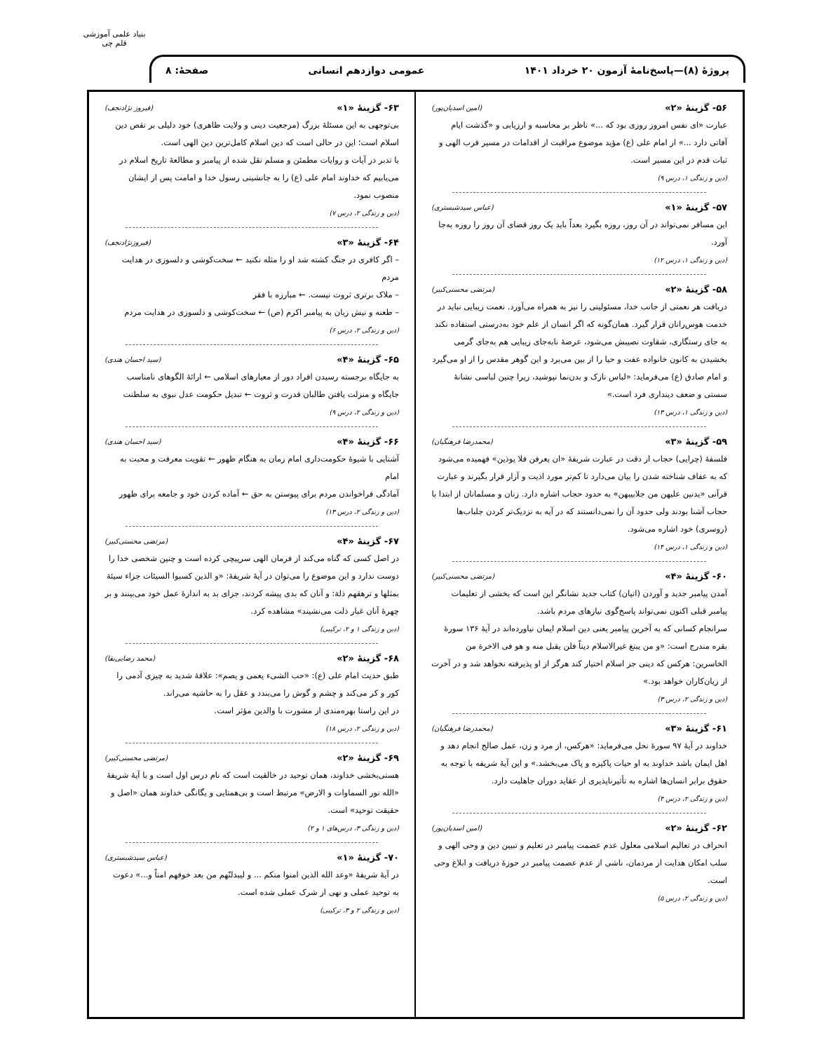بنیاد علمی آموزشی قلم چی
پروژهٔ (۸)—پاسخ‌نامهٔ آزمون ۲۰ خرداد ۱۴۰۱ عمومی دوازدهم انسانی صفحهٔ: ۸
۵۶- گزینهٔ «۲» (امین اسدیان‌پور)
عبارت «ای نفس امروز روزی بود که ...» ناظر بر محاسبه و ارزیابی و «گذشت ایام آفاتی دارد ...» از امام علی (ع) مؤید موضوع مراقبت از اقدامات در مسیر قرب الهی و ثبات قدم در این مسیر است.
(دین و زندگی ۱، درس ۹)
۵۷- گزینهٔ «۱» (عباس سیدشبستری)
این مسافر نمی‌تواند در آن روز، روزه بگیرد بعداً باید یک روز قضای آن روز را روزه به‌جا آورد.
(دین و زندگی ۱، درس ۱۲)
۵۸- گزینهٔ «۲» (مرتضی محسنی‌کبیر)
دریافت هر نعمتی از جانب خدا، مسئولیتی را نیز به همراه می‌آورد. نعمت زیبایی نباید در خدمت هوس‌رانان قرار گیرد. همان‌گونه که اگر انسان از علم خود به‌درستی استفاده نکند به جای رستگاری، شقاوت نصیبش می‌شود، عرضهٔ نابه‌جای زیبایی هم به‌جای گرمی بخشیدن به کانون خانواده عفت و حیا را از بین می‌برد و این گوهر مقدس را از او می‌گیرد و امام صادق (ع) می‌فرماید: «لباس نازک و بدن‌نما نپوشید، زیرا چنین لباسی نشانهٔ سستی و ضعف دینداری فرد است.»
(دین و زندگی ۱، درس ۱۳)
۵۹- گزینهٔ «۳» (محمدرضا فرهنگیان)
فلسفهٔ (چرایی) حجاب از دقت در عبارت شریفهٔ «ان یعرفن فلا یوذین» فهمیده می‌شود که به عفاف شناخته شدن را بیان می‌دارد تا کم‌تر مورد اذیت و آزار قرار بگیرند و عبارت قرآنی «یدنین علیهن من جلابیبهن» به حدود حجاب اشاره دارد. زنان و مسلمانان از ابتدا با حجاب آشنا بودند ولی حدود آن را نمی‌دانستند که در آیه به نزدیک‌تر کردن جلباب‌ها (روسری) خود اشاره می‌شود.
(دین و زندگی ۱، درس ۱۴)
۶۰- گزینهٔ «۴» (مرتضی محسنی‌کبیر)
آمدن پیامبر جدید و آوردن (اتیان) کتاب جدید نشانگر این است که بخشی از تعلیمات پیامبر قبلی اکنون نمی‌تواند پاسخ‌گوی نیازهای مردم باشد.
سرانجام کسانی که به آخرین پیامبر یعنی دین اسلام ایمان نیاورده‌اند در آیهٔ ۱۳۶ سورهٔ بقره مندرج است: «و من یبتغ غیرالاسلام دیناً فلن یقبل منه و هو فی الاخرة من الخاسرین: هرکس که دینی جز اسلام اختیار کند هرگز از او پذیرفته نخواهد شد و در آخرت از زیان‌کاران خواهد بود.»
(دین و زندگی ۲، درس ۳)
۶۱- گزینهٔ «۳» (محمدرضا فرهنگیان)
خداوند در آیهٔ ۹۷ سورهٔ نحل می‌فرماید: «هرکس، از مرد و زن، عمل صالح انجام دهد و اهل ایمان باشد خداوند به او حیات پاکیزه و پاک می‌بخشد.» و این آیهٔ شریفه با توجه به حقوق برابر انسان‌ها اشاره به تأثیرناپذیری از عقاید دوران جاهلیت دارد.
(دین و زندگی ۲، درس ۴)
۶۲- گزینهٔ «۲» (امین اسدیان‌پور)
انحراف در تعالیم اسلامی معلول عدم عصمت پیامبر در تعلیم و تبیین دین و وحی الهی و سلب امکان هدایت از مردمان، ناشی از عدم عصمت پیامبر در حوزهٔ دریافت و ابلاغ وحی است.
(دین و زندگی ۲، درس ۵)
۶۳- گزینهٔ «۱» (فیروز نژادنجف)
بی‌توجهی به این مسئلهٔ بزرگ (مرجعیت دینی و ولایت ظاهری) خود دلیلی بر نقص دین اسلام است؛ این در حالی است که دین اسلام کامل‌ترین دین الهی است.
با تدبر در آیات و روایات مطمئن و مسلم نقل شده از پیامبر و مطالعهٔ تاریخ اسلام در می‌یابیم که خداوند امام علی (ع) را به جانشینی رسول خدا و امامت پس از ایشان منصوب نمود.
(دین و زندگی ۲، درس ۷)
۶۴- گزینهٔ «۳» (فیروزنژادنجف)
– اگر کافری در جنگ کشته شد او را مثله نکنید ← سخت‌کوشی و دلسوزی در هدایت مردم
– ملاک برتری ثروت نیست. ← مبارزه با فقر
– طعنه و نیش زبان به پیامبر اکرم (ص) ← سخت‌کوشی و دلسوزی در هدایت مردم
(دین و زندگی ۲، درس ۶)
۶۵- گزینهٔ «۴» (سید احسان هندی)
به جایگاه برجسته رسیدن افراد دور از معیارهای اسلامی ← ارائهٔ الگوهای نامناسب
جایگاه و منزلت یافتن طالبان قدرت و ثروت ← تبدیل حکومت عدل نبوی به سلطنت
(دین و زندگی ۲، درس ۹)
۶۶- گزینهٔ «۴» (سید احسان هندی)
آشنایی با شیوهٔ حکومت‌داری امام زمان به هنگام ظهور ← تقویت معرفت و محبت به امام
آمادگی فراخواندن مردم برای پیوستن به حق ← آماده کردن خود و جامعه برای ظهور
(دین و زندگی ۲، درس ۱۳)
۶۷- گزینهٔ «۴» (مرتضی محسنی‌کبیر)
در اصل کسی که گناه می‌کند از فرمان الهی سرپیچی کرده است و چنین شخصی خدا را دوست ندارد و این موضوع را می‌توان در آیهٔ شریفهٔ: «و الذین کسبوا السیئات جزاء سیئة بمثلها و ترهقهم ذلة: و آنان که بدی پیشه کردند، جزای بد به اندازهٔ عمل خود می‌بینند و بر چهرهٔ آنان غبار ذلت می‌نشیند» مشاهده کرد.
(دین و زندگی ۱ و ۲، ترکیبی)
۶۸- گزینهٔ «۲» (محمد رضایی‌بقا)
طبق حدیث امام علی (ع): «حب الشیء یعمی و یصم»: علاقهٔ شدید به چیزی آدمی را کور و کر می‌کند و چشم و گوش را می‌بندد و عقل را به حاشیه می‌راند.
در این راستا بهره‌مندی از مشورت با والدین مؤثر است.
(دین و زندگی ۲، درس ۱۸)
۶۹- گزینهٔ «۲» (مرتضی محسنی‌کبیر)
هستی‌بخشی خداوند، همان توحید در خالقیت است که نام درس اول است و با آیهٔ شریفهٔ «الله نور السماوات و الارض» مرتبط است و بی‌همتایی و یگانگی خداوند همان «اصل و حقیقت توحید» است.
(دین و زندگی ۳، درس‌های ۱ و ۲)
۷۰- گزینهٔ «۱» (عباس سیدشبستری)
در آیهٔ شریفهٔ «وعد الله الذین امنوا منکم ... و لیبدلنّهم من بعد خوفهم امناً و...» دعوت به توحید عملی و نهی از شرک عملی شده است.
(دین و زندگی ۲ و ۳، ترکیبی)